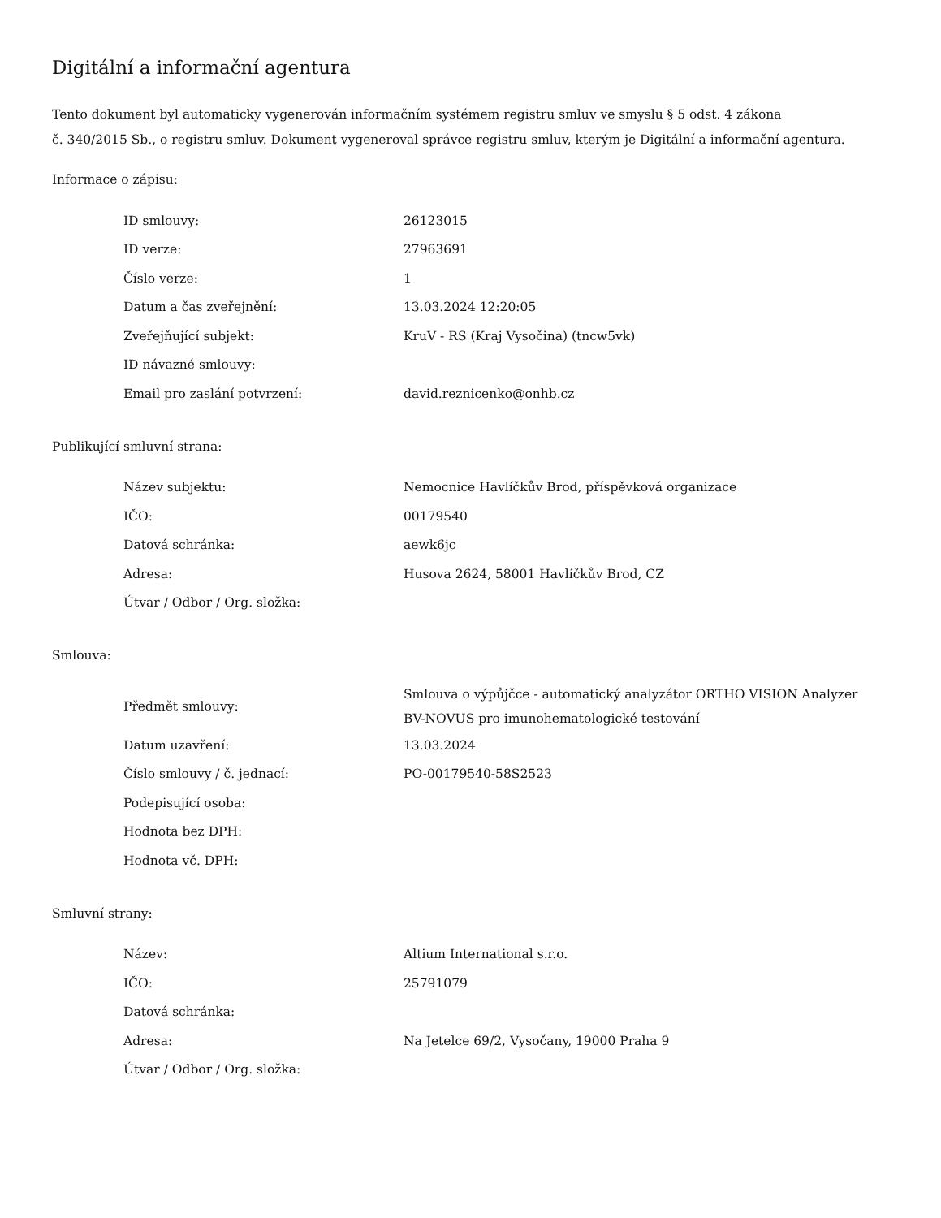Digitální a informační agentura
Tento dokument byl automaticky vygenerován informačním systémem registru smluv ve smyslu § 5 odst. 4 zákona
č. 340/2015 Sb., o registru smluv. Dokument vygeneroval správce registru smluv, kterým je Digitální a informační agentura.
Informace o zápisu:
| ID smlouvy: | 26123015 |
| ID verze: | 27963691 |
| Číslo verze: | 1 |
| Datum a čas zveřejnění: | 13.03.2024 12:20:05 |
| Zveřejňující subjekt: | KruV - RS (Kraj Vysočina) (tncw5vk) |
| ID návazné smlouvy: | |
| Email pro zaslání potvrzení: | david.reznicenko@onhb.cz |
Publikující smluvní strana:
| Název subjektu: | Nemocnice Havlíčkův Brod, příspěvková organizace |
| IČO: | 00179540 |
| Datová schránka: | aewk6jc |
| Adresa: | Husova 2624, 58001 Havlíčkův Brod, CZ |
| Útvar / Odbor / Org. složka: | |
Smlouva:
| Předmět smlouvy: | Smlouva o výpůjčce - automatický analyzátor ORTHO VISION Analyzer BV-NOVUS pro imunohematologické testování |
| Datum uzavření: | 13.03.2024 |
| Číslo smlouvy / č. jednací: | PO-00179540-58S2523 |
| Podepisující osoba: | |
| Hodnota bez DPH: | |
| Hodnota vč. DPH: | |
Smluvní strany:
| Název: | Altium International s.r.o. |
| IČO: | 25791079 |
| Datová schránka: | |
| Adresa: | Na Jetelce 69/2, Vysočany, 19000 Praha 9 |
| Útvar / Odbor / Org. složka: | |